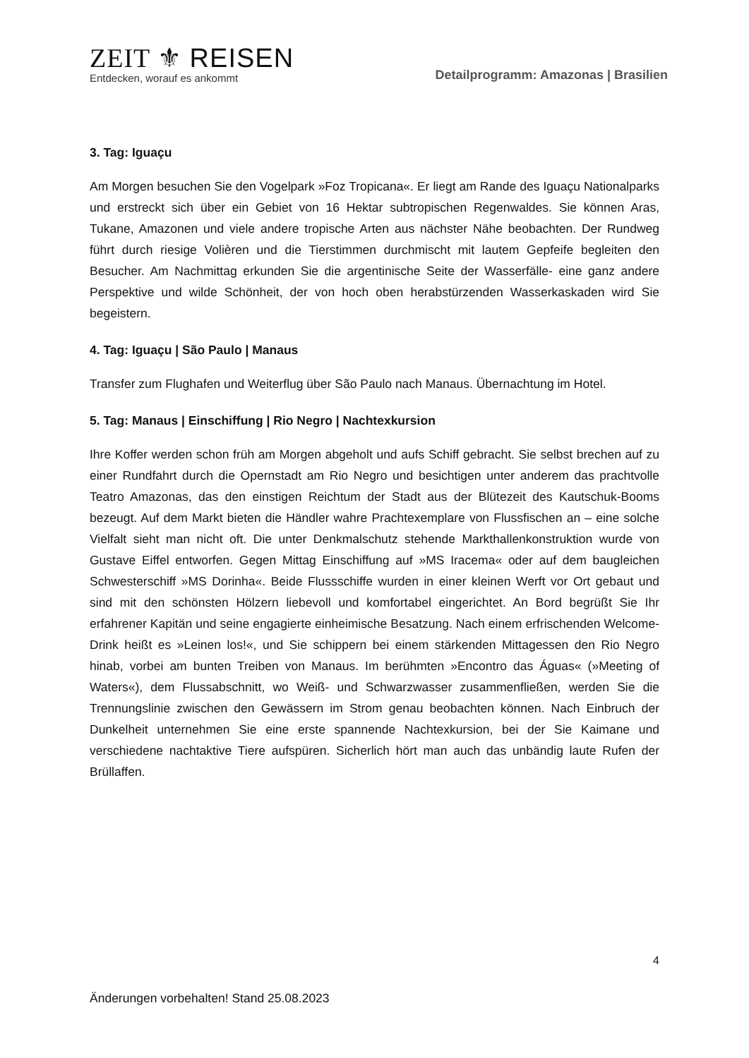ZEIT ⚜ REISEN
Entdecken, worauf es ankommt
Detailprogramm: Amazonas | Brasilien
3. Tag: Iguaçu
Am Morgen besuchen Sie den Vogelpark »Foz Tropicana«. Er liegt am Rande des Iguaçu Nationalparks und erstreckt sich über ein Gebiet von 16 Hektar subtropischen Regenwaldes. Sie können Aras, Tukane, Amazonen und viele andere tropische Arten aus nächster Nähe beobachten. Der Rundweg führt durch riesige Volièren und die Tierstimmen durchmischt mit lautem Gepfeife begleiten den Besucher. Am Nachmittag erkunden Sie die argentinische Seite der Wasserfälle- eine ganz andere Perspektive und wilde Schönheit, der von hoch oben herabstürzenden Wasserkaskaden wird Sie begeistern.
4. Tag: Iguaçu | São Paulo | Manaus
Transfer zum Flughafen und Weiterflug über São Paulo nach Manaus. Übernachtung im Hotel.
5. Tag: Manaus | Einschiffung | Rio Negro | Nachtexkursion
Ihre Koffer werden schon früh am Morgen abgeholt und aufs Schiff gebracht. Sie selbst brechen auf zu einer Rundfahrt durch die Opernstadt am Rio Negro und besichtigen unter anderem das prachtvolle Teatro Amazonas, das den einstigen Reichtum der Stadt aus der Blütezeit des Kautschuk-Booms bezeugt. Auf dem Markt bieten die Händler wahre Prachtexemplare von Flussfischen an – eine solche Vielfalt sieht man nicht oft. Die unter Denkmalschutz stehende Markthallenkonstruktion wurde von Gustave Eiffel entworfen. Gegen Mittag Einschiffung auf »MS Iracema« oder auf dem baugleichen Schwesterschiff »MS Dorinha«. Beide Flussschiffe wurden in einer kleinen Werft vor Ort gebaut und sind mit den schönsten Hölzern liebevoll und komfortabel eingerichtet. An Bord begrüßt Sie Ihr erfahrener Kapitän und seine engagierte einheimische Besatzung. Nach einem erfrischenden Welcome-Drink heißt es »Leinen los!«, und Sie schippern bei einem stärkenden Mittagessen den Rio Negro hinab, vorbei am bunten Treiben von Manaus. Im berühmten »Encontro das Águas« (»Meeting of Waters«), dem Flussabschnitt, wo Weiß- und Schwarzwasser zusammenfließen, werden Sie die Trennungslinie zwischen den Gewässern im Strom genau beobachten können. Nach Einbruch der Dunkelheit unternehmen Sie eine erste spannende Nachtexkursion, bei der Sie Kaimane und verschiedene nachtaktive Tiere aufspüren. Sicherlich hört man auch das unbändig laute Rufen der Brüllaffen.
4
Änderungen vorbehalten! Stand 25.08.2023